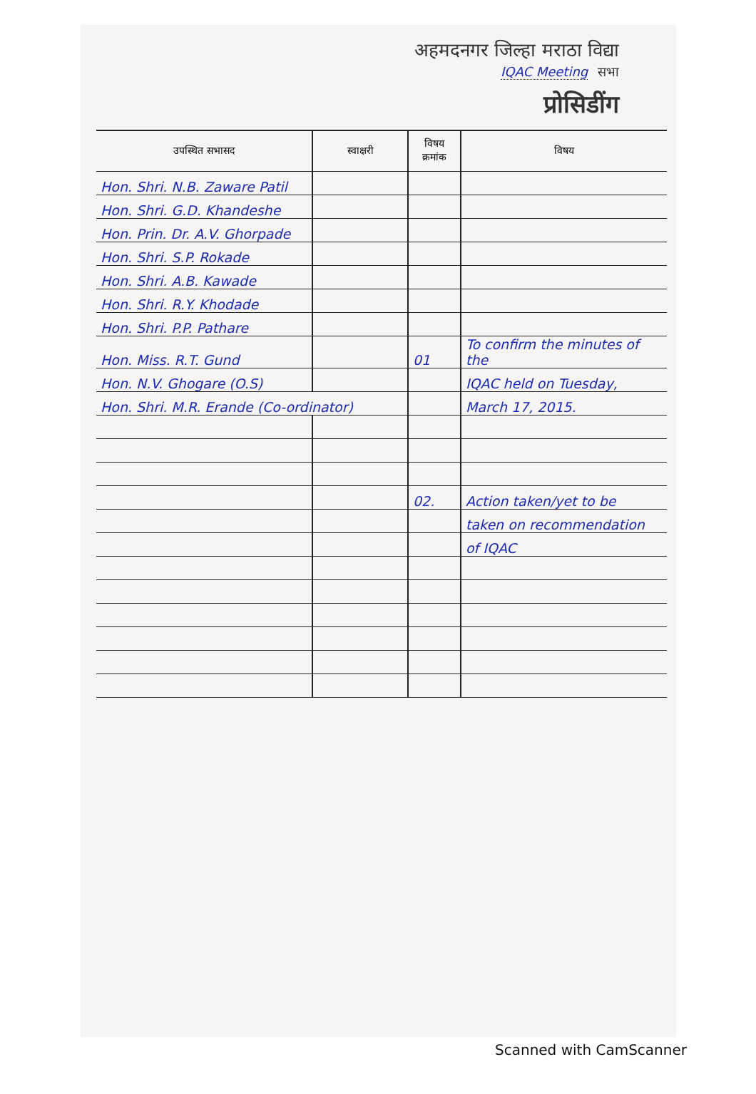अहमदनगर जिल्हा मराठा विद्या
IQAC Meeting सभा
प्रोसिडींग
| उपस्थित सभासद | स्वाक्षरी | विषय क्रमांक | विषय |
| --- | --- | --- | --- |
| Hon. Shri. N.B. Zaware Patil | | | |
| Hon. Shri. G.D. Khandeshe | | | |
| Hon. Prin. Dr. A.V. Ghorpade | | | |
| Hon. Shri. S.P. Rokade | | | |
| Hon. Shri. A.B. Kawade | | | |
| Hon. Shri. R.Y. Khodade | | | |
| Hon. Shri. P.P. Pathare | | | |
| Hon. Miss. R.T. Gund | | 01 | To confirm the minutes of the |
| Hon. N.V. Ghogare (O.S) | | | IQAC held on Tuesday, |
| Hon. Shri. M.R. Erande (Co-ordinator) | | | March 17, 2015. |
| | | 02. | Action taken/yet to be |
| | | | taken on recommendation |
| | | | of IQAC |
Scanned with CamScanner